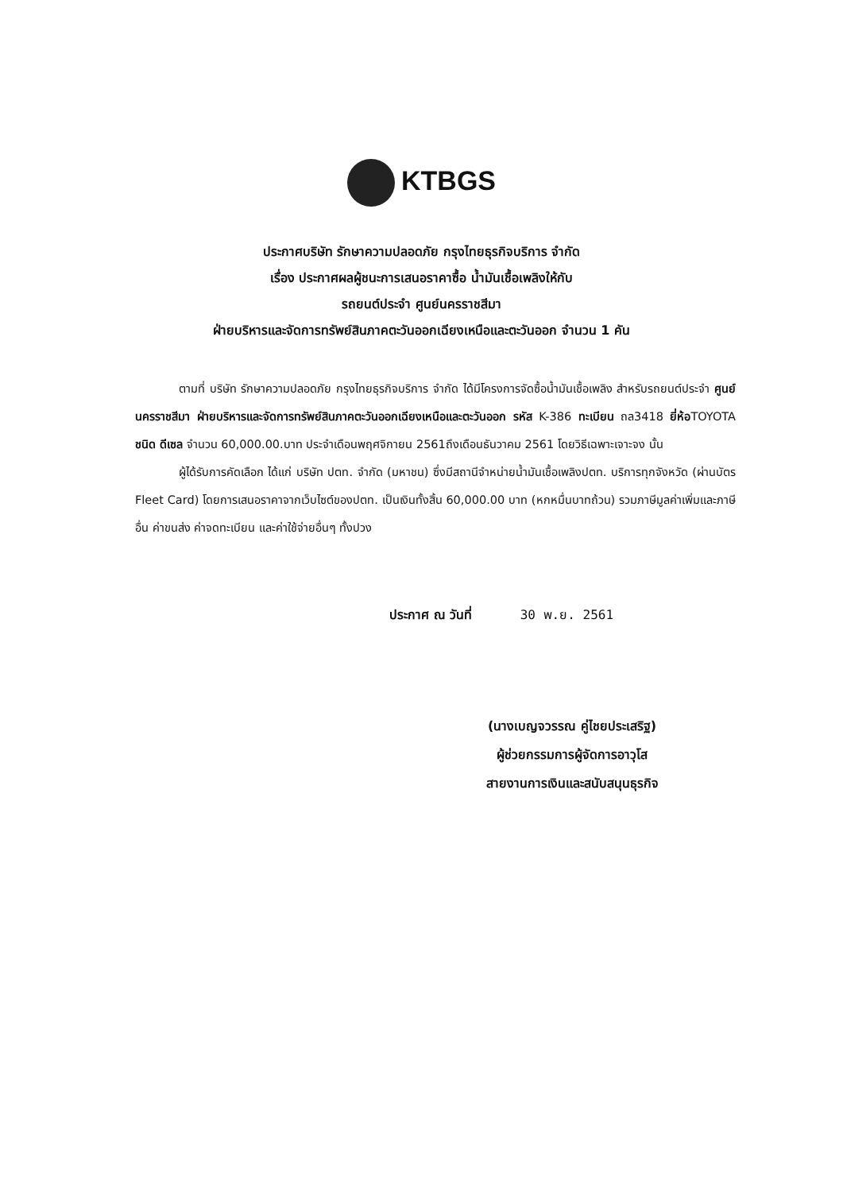KTBGS
ประกาศบริษัท รักษาความปลอดภัย กรุงไทยธุรกิจบริการ จำกัด
เรื่อง ประกาศผลผู้ชนะการเสนอราคาซื้อ น้ำมันเชื้อเพลิงให้กับ
รถยนต์ประจำ ศูนย์นครราชสีมา
ฝ่ายบริหารและจัดการทรัพย์สินภาคตะวันออกเฉียงเหนือและตะวันออก จำนวน 1 คัน
ตามที่ บริษัท รักษาความปลอดภัย กรุงไทยธุรกิจบริการ จำกัด ได้มีโครงการจัดซื้อน้ำมันเชื้อเพลิง สำหรับรถยนต์ประจำ ศูนย์นครราชสีมา ฝ่ายบริหารและจัดการทรัพย์สินภาคตะวันออกเฉียงเหนือและตะวันออก รหัส K-386 ทะเบียน ถล3418 ยี่ห้อTOYOTA ชนิด ดีเซล จำนวน 60,000.00.บาท ประจำเดือนพฤศจิกายน 2561ถึงเดือนธันวาคม 2561 โดยวิธีเฉพาะเจาะจง นั้น
ผู้ได้รับการคัดเลือก ได้แก่ บริษัท ปตท. จำกัด (มหาชน) ซึ่งมีสถานีจำหน่ายน้ำมันเชื้อเพลิงปตท. บริการทุกจังหวัด (ผ่านบัตร Fleet Card) โดยการเสนอราคาจากเว็บไซต์ของปตท. เป็นเงินทั้งสิ้น 60,000.00 บาท (หกหมื่นบาทถ้วน) รวมภาษีมูลค่าเพิ่มและภาษีอื่น ค่าขนส่ง ค่าจดทะเบียน และค่าใช้จ่ายอื่นๆ ทั้งปวง
ประกาศ ณ วันที่ 30 พ.ย. 2561
(นางเบญจวรรณ คู่ไชยประเสริฐ)
ผู้ช่วยกรรมการผู้จัดการอาวุโส
สายงานการเงินและสนับสนุนธุรกิจ